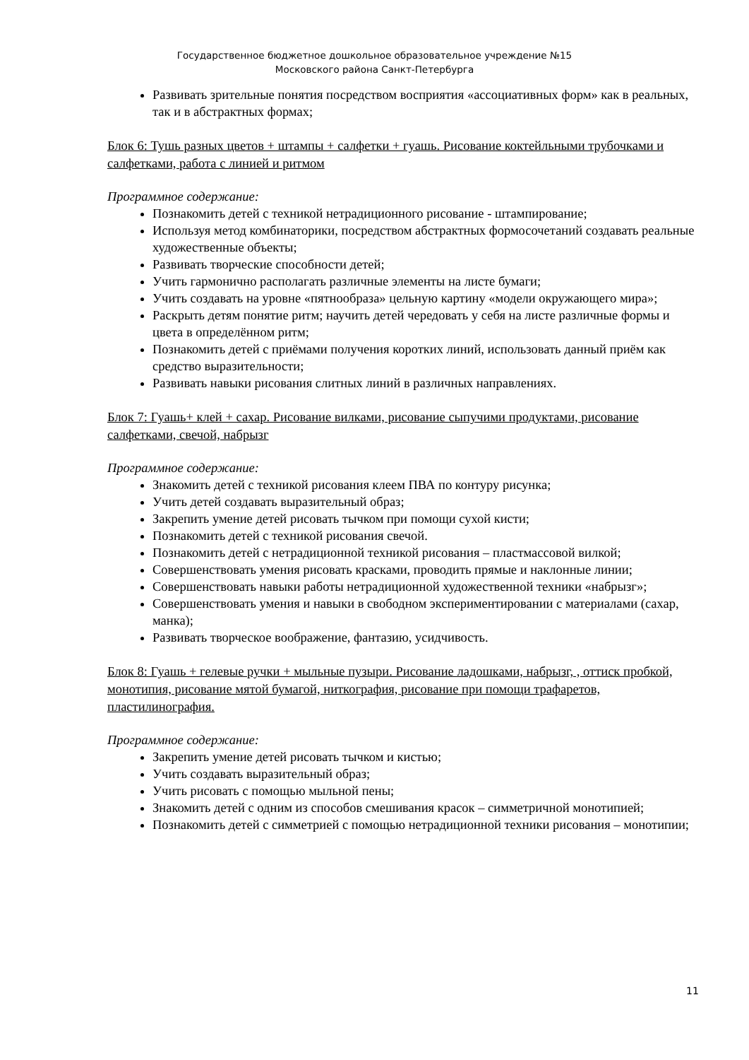Государственное бюджетное дошкольное образовательное учреждение №15
Московского района Санкт-Петербурга
Развивать зрительные понятия посредством восприятия «ассоциативных форм» как в реальных, так и в абстрактных формах;
Блок 6: Тушь разных цветов + штампы + салфетки + гуашь. Рисование коктейльными трубочками и салфетками, работа с линией и ритмом
Программное содержание:
Познакомить детей с техникой нетрадиционного рисование - штампирование;
Используя метод комбинаторики, посредством абстрактных формосочетаний создавать реальные художественные объекты;
Развивать творческие способности детей;
Учить гармонично располагать различные элементы на листе бумаги;
Учить создавать на уровне «пятнообраза» цельную картину «модели окружающего мира»;
Раскрыть детям понятие ритм; научить детей чередовать у себя на листе различные формы и цвета в определённом ритм;
Познакомить детей с приёмами получения коротких линий, использовать данный приём как средство выразительности;
Развивать навыки рисования слитных линий в различных направлениях.
Блок 7: Гуашь+ клей + сахар. Рисование вилками, рисование сыпучими продуктами, рисование салфетками, свечой, набрызг
Программное содержание:
Знакомить детей с техникой рисования клеем ПВА по контуру рисунка;
Учить детей создавать выразительный образ;
Закрепить умение детей рисовать тычком при помощи сухой кисти;
Познакомить детей с техникой рисования свечой.
Познакомить детей с нетрадиционной техникой рисования – пластмассовой вилкой;
Совершенствовать умения рисовать красками, проводить прямые и наклонные линии;
Совершенствовать навыки работы нетрадиционной художественной техники «набрызг»;
Совершенствовать умения и навыки в свободном экспериментировании с материалами (сахар, манка);
Развивать творческое воображение, фантазию, усидчивость.
Блок 8: Гуашь + гелевые ручки + мыльные пузыри. Рисование ладошками, набрызг, , оттиск пробкой, монотипия, рисование мятой бумагой, ниткография, рисование при помощи трафаретов, пластилинография.
Программное содержание:
Закрепить умение детей рисовать тычком и кистью;
Учить создавать выразительный образ;
Учить рисовать с помощью мыльной пены;
Знакомить детей с одним из способов смешивания красок – симметричной монотипией;
Познакомить детей с симметрией с помощью нетрадиционной техники рисования – монотипии;
11